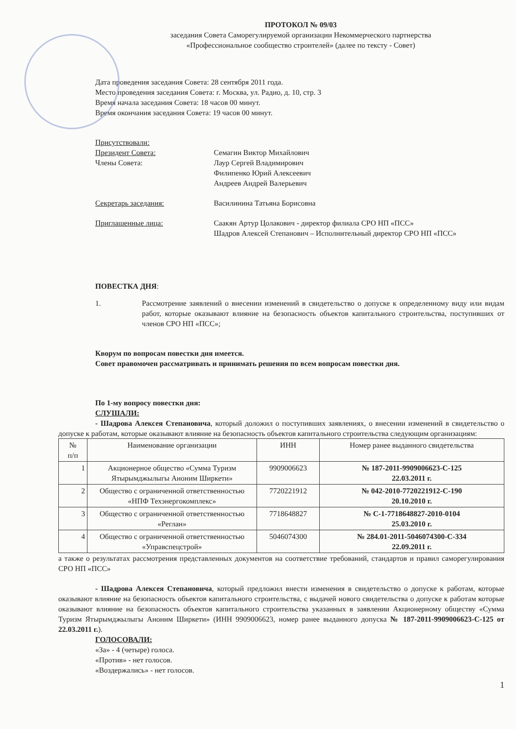ПРОТОКОЛ № 09/03
заседания Совета Саморегулируемой организации Некоммерческого партнерства
«Профессиональное сообщество строителей» (далее по тексту - Совет)
Дата проведения заседания Совета: 28 сентября 2011 года.
Место проведения заседания Совета: г. Москва, ул. Радио, д. 10, стр. 3
Время начала заседания Совета: 18 часов 00 минут.
Время окончания заседания Совета: 19 часов 00 минут.
Присутствовали:
Президент Совета: Семагин Виктор Михайлович
Члены Совета: Лаур Сергей Владимирович
Филипенко Юрий Алексеевич
Андреев Андрей Валерьевич
Секретарь заседания: Василинина Татьяна Борисовна
Приглашенные лица: Саакян Артур Цолакович - директор филиала СРО НП «ПСС»
Шадров Алексей Степанович – Исполнительный директор СРО НП «ПСС»
ПОВЕСТКА ДНЯ:
1. Рассмотрение заявлений о внесении изменений в свидетельство о допуске к определенному виду или видам работ, которые оказывают влияние на безопасность объектов капитального строительства, поступивших от членов СРО НП «ПСС»;
Кворум по вопросам повестки дня имеется.
Совет правомочен рассматривать и принимать решения по всем вопросам повестки дня.
По 1-му вопросу повестки дня:
СЛУШАЛИ:
- Шадрова Алексея Степановича, который доложил о поступивших заявлениях, о внесении изменений в свидетельство о допуске к работам, которые оказывают влияние на безопасность объектов капитального строительства следующим организациям:
| № п/п | Наименование организации | ИНН | Номер ранее выданного свидетельства |
| --- | --- | --- | --- |
| 1 | Акционерное общество «Сумма Туризм Ятырымджылыгы Аноним Ширкети» | 9909006623 | № 187-2011-9909006623-С-125 22.03.2011 г. |
| 2 | Общество с ограниченной ответственностью «НПФ Техэнергокомплекс» | 7720221912 | № 042-2010-7720221912-С-190 20.10.2010 г. |
| 3 | Общество с ограниченной ответственностью «Реглан» | 7718648827 | № С-1-7718648827-2010-0104 25.03.2010 г. |
| 4 | Общество с ограниченной ответственностью «Управспецстрой» | 5046074300 | № 284.01-2011-5046074300-С-334 22.09.2011 г. |
а также о результатах рассмотрения представленных документов на соответствие требований, стандартов и правил саморегулирования СРО НП «ПСС»
- Шадрова Алексея Степановича, который предложил внести изменения в свидетельство о допуске к работам, которые оказывают влияние на безопасность объектов капитального строительства, с выдачей нового свидетельства о допуске к работам которые оказывают влияние на безопасность объектов капитального строительства указанных в заявлении Акционерному обществу «Сумма Туризм Ятырымджылыгы Аноним Ширкети» (ИНН 9909006623, номер ранее выданного допуска № 187-2011-9909006623-С-125 от 22.03.2011 г.).
ГОЛОСОВАЛИ:
«За» - 4 (четыре) голоса.
«Против» - нет голосов.
«Воздержались» - нет голосов.
1